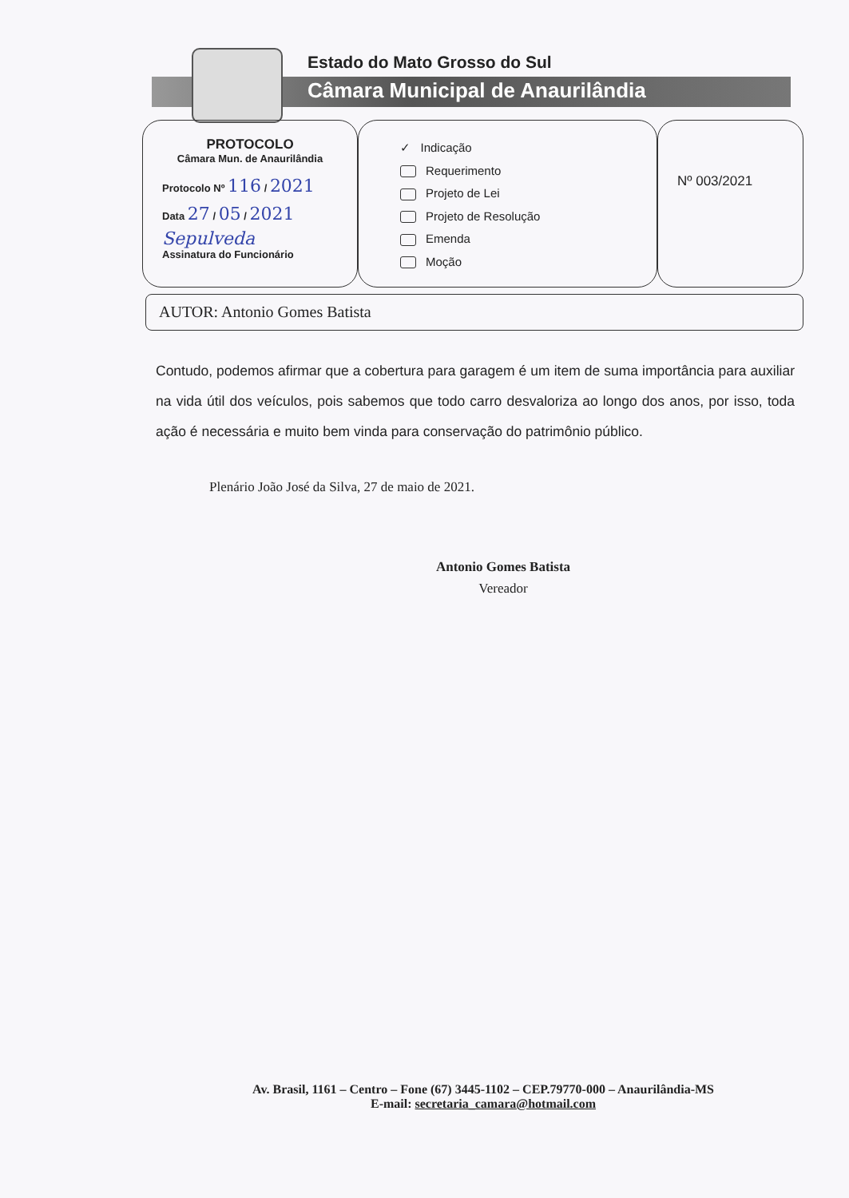Estado do Mato Grosso do Sul
Câmara Municipal de Anaurilândia
PROTOCOLO
Câmara Mun. de Anaurilândia
Protocolo Nº 116 / 2021
Data 27 / 05 / 2021
Sepulveda
Assinatura do Funcionário
✓ Indicação
Requerimento
Projeto de Lei
Projeto de Resolução
Emenda
Moção
Nº 003/2021
AUTOR: Antonio Gomes Batista
Contudo, podemos afirmar que a cobertura para garagem é um item de suma importância para auxiliar na vida útil dos veículos, pois sabemos que todo carro desvaloriza ao longo dos anos, por isso, toda ação é necessária e muito bem vinda para conservação do patrimônio público.
Plenário João José da Silva, 27 de maio de 2021.
Antonio Gomes Batista
Vereador
Av. Brasil, 1161 – Centro – Fone (67) 3445-1102 – CEP.79770-000 – Anaurilândia-MS
E-mail: secretaria_camara@hotmail.com